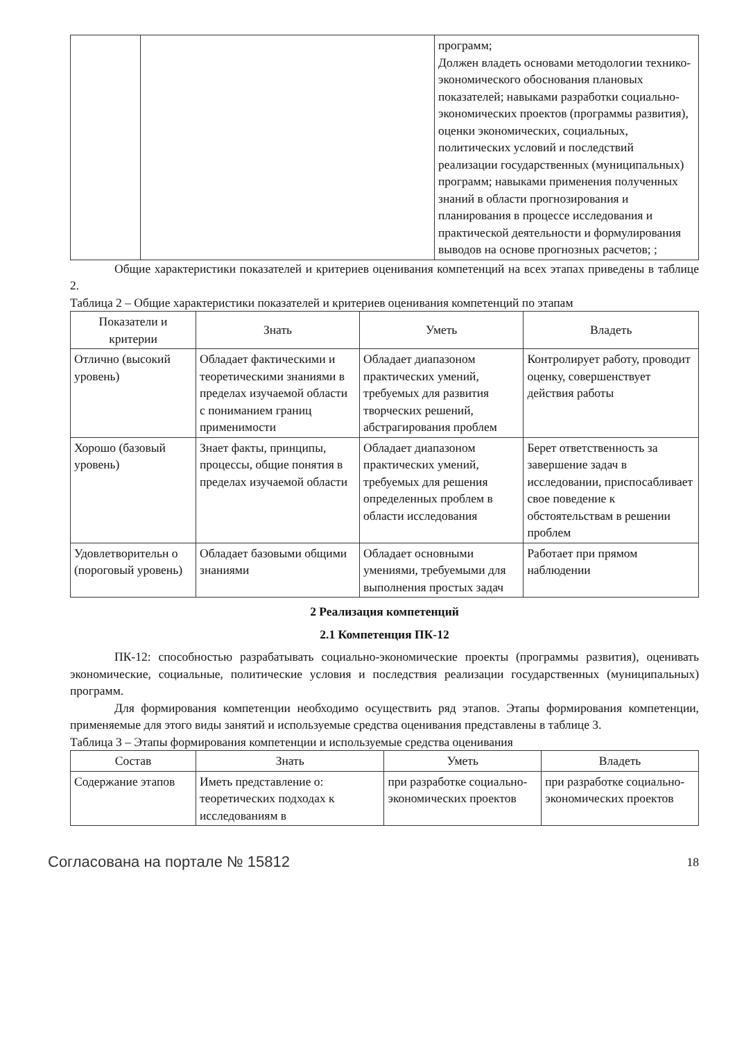| | | программ; Должен владеть основами методологии технико-экономического обоснования плановых показателей; навыками разработки социально-экономических проектов (программы развития), оценки экономических, социальных, политических условий и последствий реализации государственных (муниципальных) программ; навыками применения полученных знаний в области прогнозирования и планирования в процессе исследования и практической деятельности и формулирования выводов на основе прогнозных расчетов; ; |
Общие характеристики показателей и критериев оценивания компетенций на всех этапах приведены в таблице 2.
Таблица 2 – Общие характеристики показателей и критериев оценивания компетенций по этапам
| Показатели и критерии | Знать | Уметь | Владеть |
| --- | --- | --- | --- |
| Отлично (высокий уровень) | Обладает фактическими и теоретическими знаниями в пределах изучаемой области с пониманием границ применимости | Обладает диапазоном практических умений, требуемых для развития творческих решений, абстрагирования проблем | Контролирует работу, проводит оценку, совершенствует действия работы |
| Хорошо (базовый уровень) | Знает факты, принципы, процессы, общие понятия в пределах изучаемой области | Обладает диапазоном практических умений, требуемых для решения определенных проблем в области исследования | Берет ответственность за завершение задач в исследовании, приспосабливает свое поведение к обстоятельствам в решении проблем |
| Удовлетворительн о (пороговый уровень) | Обладает базовыми общими знаниями | Обладает основными умениями, требуемыми для выполнения простых задач | Работает при прямом наблюдении |
2 Реализация компетенций
2.1 Компетенция ПК-12
ПК-12: способностью разрабатывать социально-экономические проекты (программы развития), оценивать экономические, социальные, политические условия и последствия реализации государственных (муниципальных) программ.
Для формирования компетенции необходимо осуществить ряд этапов. Этапы формирования компетенции, применяемые для этого виды занятий и используемые средства оценивания представлены в таблице 3.
Таблица 3 – Этапы формирования компетенции и используемые средства оценивания
| Состав | Знать | Уметь | Владеть |
| --- | --- | --- | --- |
| Содержание этапов | Иметь представление о: теоретических подходах к исследованиям в | при разработке социально-экономических проектов | при разработке социально-экономических проектов |
Согласована на портале № 15812 18